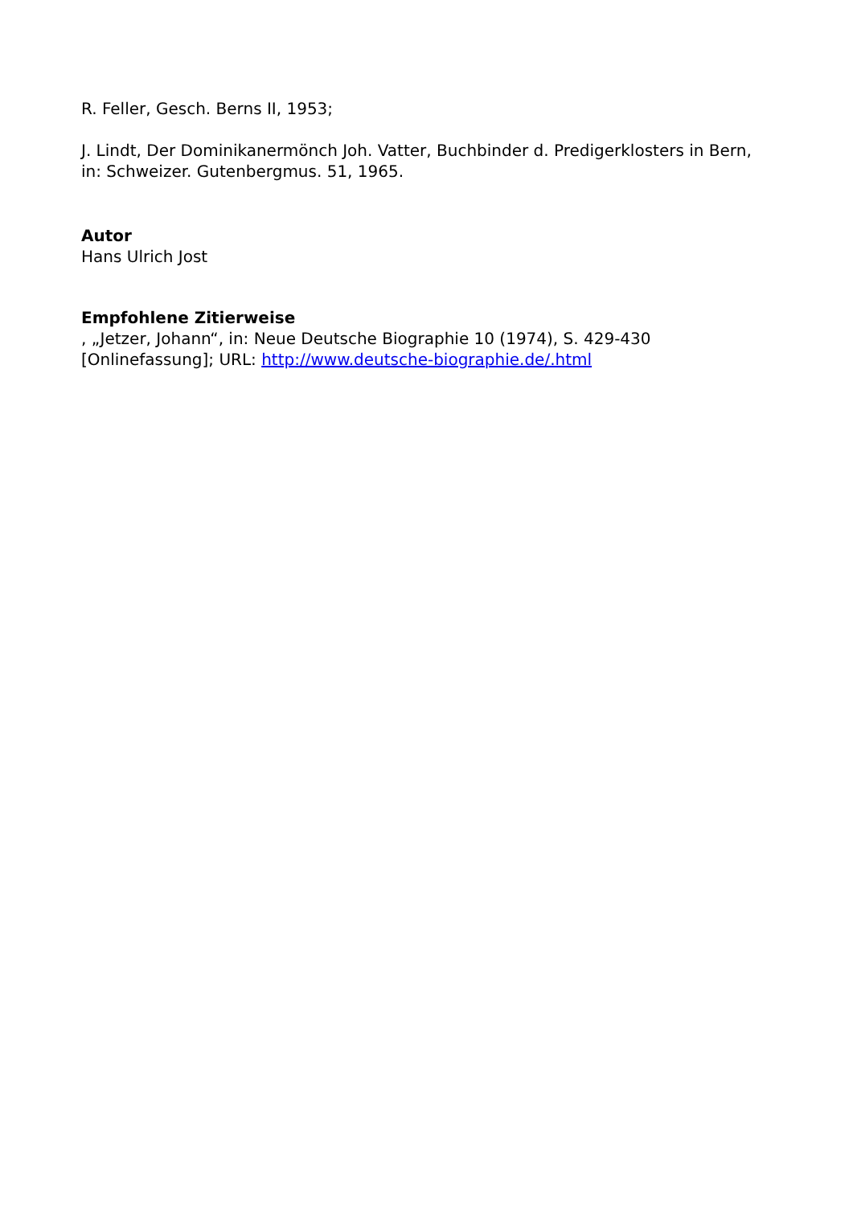R. Feller, Gesch. Berns II, 1953;
J. Lindt, Der Dominikanermönch Joh. Vatter, Buchbinder d. Predigerklosters in Bern, in: Schweizer. Gutenbergmus. 51, 1965.
Autor
Hans Ulrich Jost
Empfohlene Zitierweise
, „Jetzer, Johann“, in: Neue Deutsche Biographie 10 (1974), S. 429-430 [Onlinefassung]; URL: http://www.deutsche-biographie.de/.html